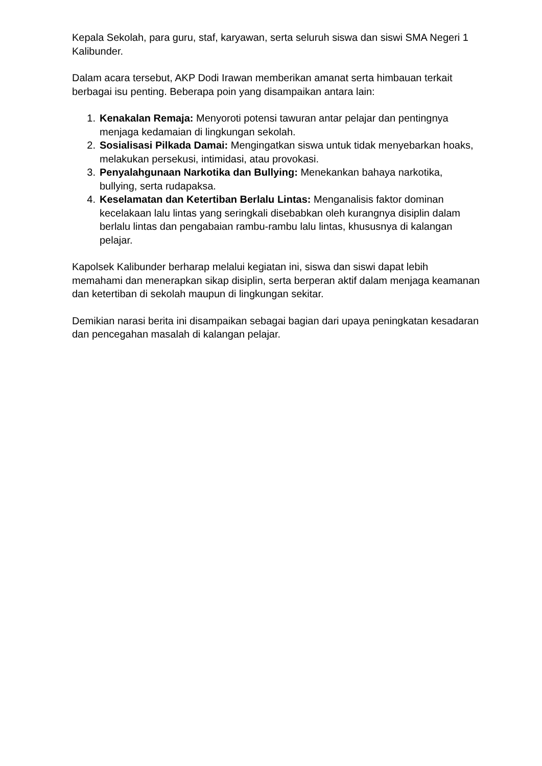Kepala Sekolah, para guru, staf, karyawan, serta seluruh siswa dan siswi SMA Negeri 1 Kalibunder.
Dalam acara tersebut, AKP Dodi Irawan memberikan amanat serta himbauan terkait berbagai isu penting. Beberapa poin yang disampaikan antara lain:
1. Kenakalan Remaja: Menyoroti potensi tawuran antar pelajar dan pentingnya menjaga kedamaian di lingkungan sekolah.
2. Sosialisasi Pilkada Damai: Mengingatkan siswa untuk tidak menyebarkan hoaks, melakukan persekusi, intimidasi, atau provokasi.
3. Penyalahgunaan Narkotika dan Bullying: Menekankan bahaya narkotika, bullying, serta rudapaksa.
4. Keselamatan dan Ketertiban Berlalu Lintas: Menganalisis faktor dominan kecelakaan lalu lintas yang seringkali disebabkan oleh kurangnya disiplin dalam berlalu lintas dan pengabaian rambu-rambu lalu lintas, khususnya di kalangan pelajar.
Kapolsek Kalibunder berharap melalui kegiatan ini, siswa dan siswi dapat lebih memahami dan menerapkan sikap disiplin, serta berperan aktif dalam menjaga keamanan dan ketertiban di sekolah maupun di lingkungan sekitar.
Demikian narasi berita ini disampaikan sebagai bagian dari upaya peningkatan kesadaran dan pencegahan masalah di kalangan pelajar.